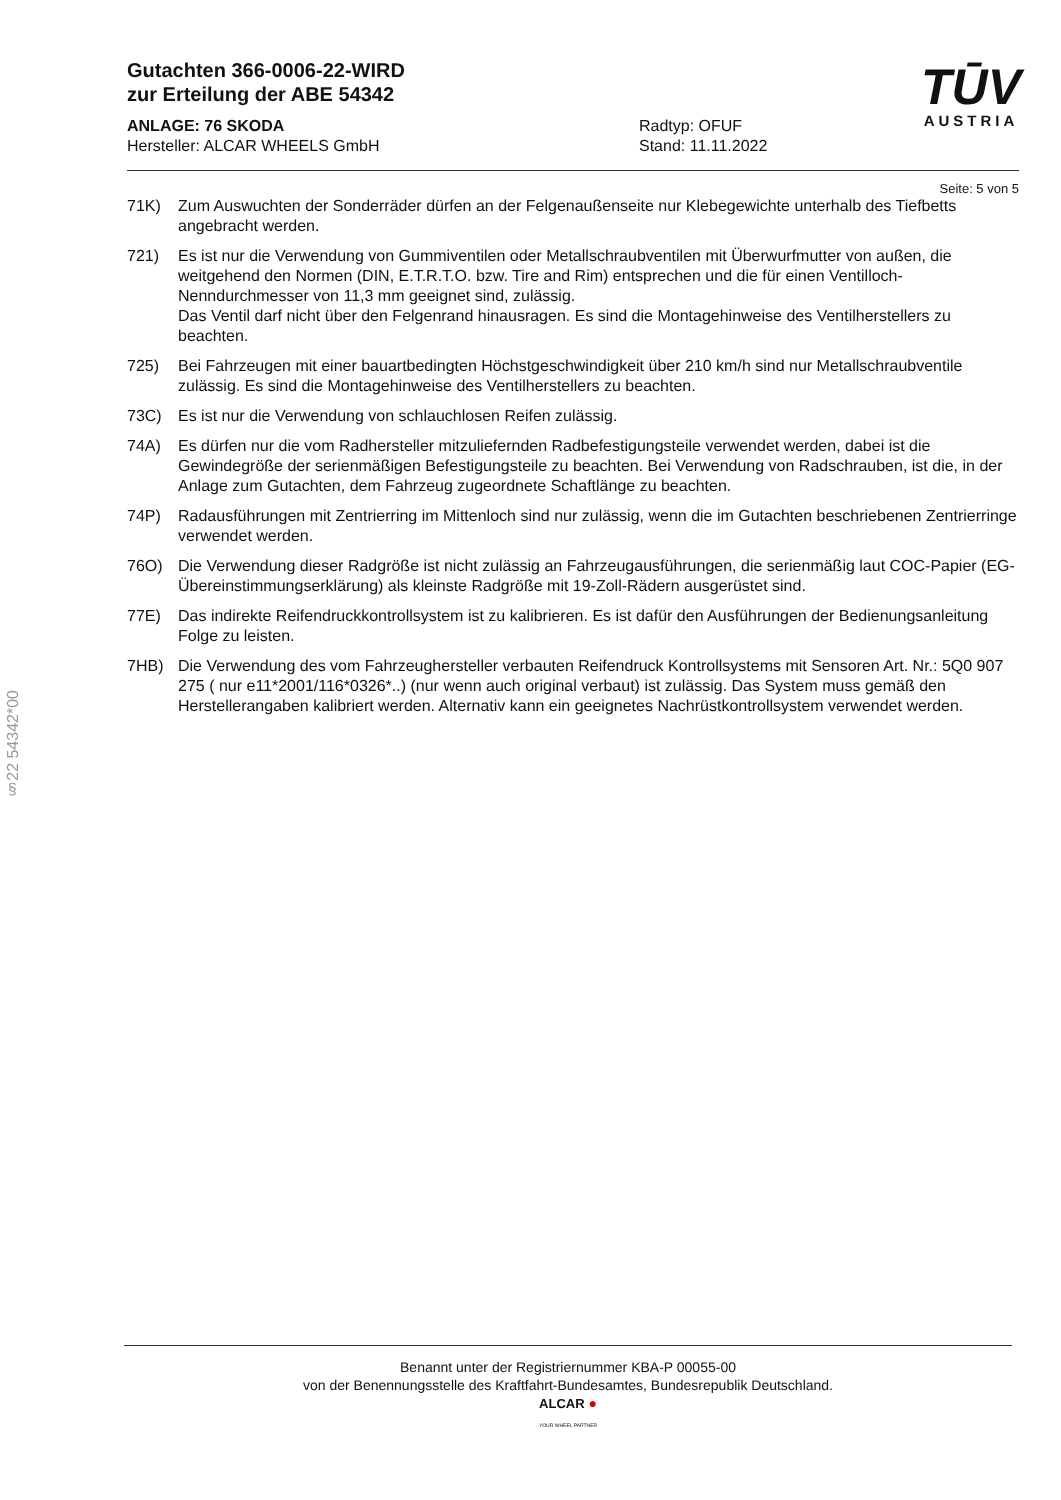Gutachten 366-0006-22-WIRD
zur Erteilung der ABE 54342
TŪV
AUSTRIA
ANLAGE: 76 SKODA
Hersteller: ALCAR WHEELS GmbH
Radtyp: OFUF
Stand: 11.11.2022
Seite: 5 von 5
71K) Zum Auswuchten der Sonderräder dürfen an der Felgenaußenseite nur Klebegewichte unterhalb des Tiefbetts angebracht werden.
721) Es ist nur die Verwendung von Gummiventilen oder Metallschraubventilen mit Überwurfmutter von außen, die weitgehend den Normen (DIN, E.T.R.T.O. bzw. Tire and Rim) entsprechen und die für einen Ventilloch-Nenndurchmesser von 11,3 mm geeignet sind, zulässig.
Das Ventil darf nicht über den Felgenrand hinausragen. Es sind die Montagehinweise des Ventilherstellers zu beachten.
725) Bei Fahrzeugen mit einer bauartbedingten Höchstgeschwindigkeit über 210 km/h sind nur Metallschraubventile zulässig. Es sind die Montagehinweise des Ventilherstellers zu beachten.
73C) Es ist nur die Verwendung von schlauchlosen Reifen zulässig.
74A) Es dürfen nur die vom Radhersteller mitzuliefernden Radbefestigungsteile verwendet werden, dabei ist die Gewindegröße der serienmäßigen Befestigungsteile zu beachten. Bei Verwendung von Radschrauben, ist die, in der Anlage zum Gutachten, dem Fahrzeug zugeordnete Schaftlänge zu beachten.
74P) Radausführungen mit Zentrierring im Mittenloch sind nur zulässig, wenn die im Gutachten beschriebenen Zentrierringe verwendet werden.
76O) Die Verwendung dieser Radgröße ist nicht zulässig an Fahrzeugausführungen, die serienmäßig laut COC-Papier (EG-Übereinstimmungserklärung) als kleinste Radgröße mit 19-Zoll-Rädern ausgerüstet sind.
77E) Das indirekte Reifendruckkontrollsystem ist zu kalibrieren. Es ist dafür den Ausführungen der Bedienungsanleitung Folge zu leisten.
7HB) Die Verwendung des vom Fahrzeughersteller verbauten Reifendruck Kontrollsystems mit Sensoren Art. Nr.: 5Q0 907 275 ( nur e11*2001/116*0326*..) (nur wenn auch original verbaut) ist zulässig. Das System muss gemäß den Herstellerangaben kalibriert werden. Alternativ kann ein geeignetes Nachrüstkontrollsystem verwendet werden.
§22 54342*00
Benannt unter der Registriernummer KBA-P 00055-00
von der Benennungsstelle des Kraftfahrt-Bundesamtes, Bundesrepublik Deutschland.
ALCAR ●
YOUR WHEEL PARTNER